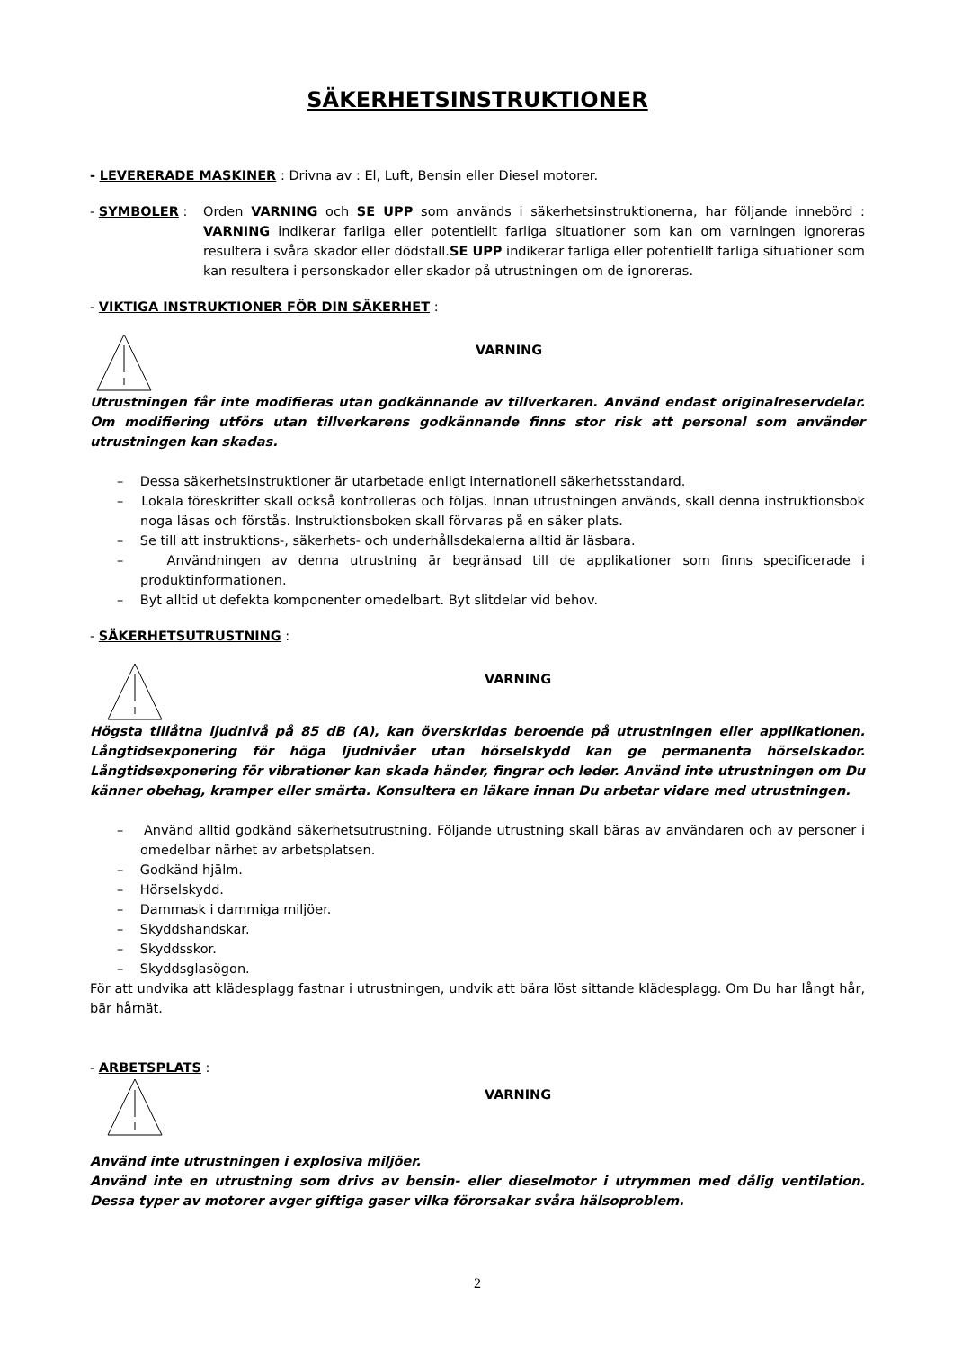SÄKERHETSINSTRUKTIONER
- LEVERERADE MASKINER : Drivna av : El, Luft, Bensin eller Diesel motorer.
- SYMBOLER : Orden VARNING och SE UPP som används i säkerhetsinstruktionerna, har följande innebörd : VARNING indikerar farliga eller potentiellt farliga situationer som kan om varningen ignoreras resultera i svåra skador eller dödsfall.SE UPP indikerar farliga eller potentiellt farliga situationer som kan resultera i personskador eller skador på utrustningen om de ignoreras.
- VIKTIGA INSTRUKTIONER FÖR DIN SÄKERHET :
VARNING
Utrustningen får inte modifieras utan godkännande av tillverkaren. Använd endast originalreservdelar. Om modifiering utförs utan tillverkarens godkännande finns stor risk att personal som använder utrustningen kan skadas.
– Dessa säkerhetsinstruktioner är utarbetade enligt internationell säkerhetsstandard.
– Lokala föreskrifter skall också kontrolleras och följas. Innan utrustningen används, skall denna instruktionsbok noga läsas och förstås. Instruktionsboken skall förvaras på en säker plats.
– Se till att instruktions-, säkerhets- och underhållsdekalerna alltid är läsbara.
– Användningen av denna utrustning är begränsad till de applikationer som finns specificerade i produktinformationen.
– Byt alltid ut defekta komponenter omedelbart. Byt slitdelar vid behov.
- SÄKERHETSUTRUSTNING :
VARNING
Högsta tillåtna ljudnivå på 85 dB (A), kan överskridas beroende på utrustningen eller applikationen. Långtidsexponering för höga ljudnivåer utan hörselskydd kan ge permanenta hörselskador. Långtidsexponering för vibrationer kan skada händer, fingrar och leder. Använd inte utrustningen om Du känner obehag, kramper eller smärta. Konsultera en läkare innan Du arbetar vidare med utrustningen.
– Använd alltid godkänd säkerhetsutrustning. Följande utrustning skall bäras av användaren och av personer i omedelbar närhet av arbetsplatsen.
– Godkänd hjälm.
– Hörselskydd.
– Dammask i dammiga miljöer.
– Skyddshandskar.
– Skyddsskor.
– Skyddsglasögon.
För att undvika att klädesplagg fastnar i utrustningen, undvik att bära löst sittande klädesplagg. Om Du har långt hår, bär hårnät.
- ARBETSPLATS :
VARNING
Använd inte utrustningen i explosiva miljöer.
Använd inte en utrustning som drivs av bensin- eller dieselmotor i utrymmen med dålig ventilation. Dessa typer av motorer avger giftiga gaser vilka förorsakar svåra hälsoproblem.
2